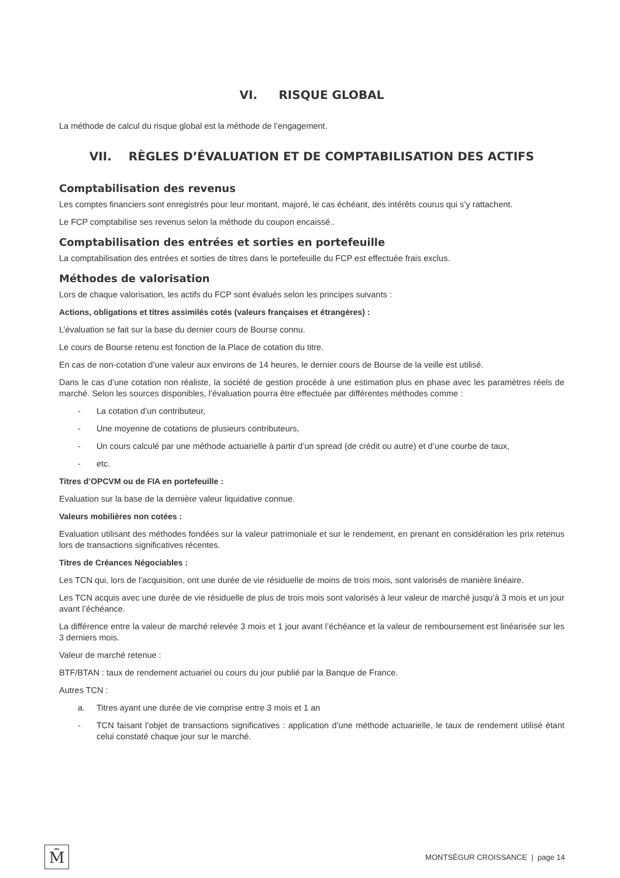VI. RISQUE GLOBAL
La méthode de calcul du risque global est la méthode de l’engagement.
VII. RÈGLES D’ÉVALUATION ET DE COMPTABILISATION DES ACTIFS
Comptabilisation des revenus
Les comptes financiers sont enregistrés pour leur montant, majoré, le cas échéant, des intérêts courus qui s’y rattachent.
Le FCP comptabilise ses revenus selon la méthode du coupon encaissé..
Comptabilisation des entrées et sorties en portefeuille
La comptabilisation des entrées et sorties de titres dans le portefeuille du FCP est effectuée frais exclus.
Méthodes de valorisation
Lors de chaque valorisation, les actifs du FCP sont évalués selon les principes suivants :
Actions, obligations et titres assimilés cotés (valeurs françaises et étrangères) :
L’évaluation se fait sur la base du dernier cours de Bourse connu.
Le cours de Bourse retenu est fonction de la Place de cotation du titre.
En cas de non-cotation d’une valeur aux environs de 14 heures, le dernier cours de Bourse de la veille est utilisé.
Dans le cas d’une cotation non réaliste, la société de gestion procède à une estimation plus en phase avec les paramètres réels de marché. Selon les sources disponibles, l’évaluation pourra être effectuée par différentes méthodes comme :
- La cotation d’un contributeur,
- Une moyenne de cotations de plusieurs contributeurs,
- Un cours calculé par une méthode actuarielle à partir d’un spread (de crédit ou autre) et d’une courbe de taux,
- etc.
Titres d’OPCVM ou de FIA en portefeuille :
Evaluation sur la base de la dernière valeur liquidative connue.
Valeurs mobilières non cotées :
Evaluation utilisant des méthodes fondées sur la valeur patrimoniale et sur le rendement, en prenant en considération les prix retenus lors de transactions significatives récentes.
Titres de Créances Négociables :
Les TCN qui, lors de l’acquisition, ont une durée de vie résiduelle de moins de trois mois, sont valorisés de manière linéaire.
Les TCN acquis avec une durée de vie résiduelle de plus de trois mois sont valorisés à leur valeur de marché jusqu’à 3 mois et un jour avant l’échéance.
La différence entre la valeur de marché relevée 3 mois et 1 jour avant l’échéance et la valeur de remboursement est linéarisée sur les 3 derniers mois.
Valeur de marché retenue :
BTF/BTAN : taux de rendement actuariel ou cours du jour publié par la Banque de France.
Autres TCN :
a. Titres ayant une durée de vie comprise entre 3 mois et 1 an
- TCN faisant l’objet de transactions significatives : application d’une méthode actuarielle, le taux de rendement utilisé étant celui constaté chaque jour sur le marché.
M̄
MONTSÉGUR CROISSANCE | page 14